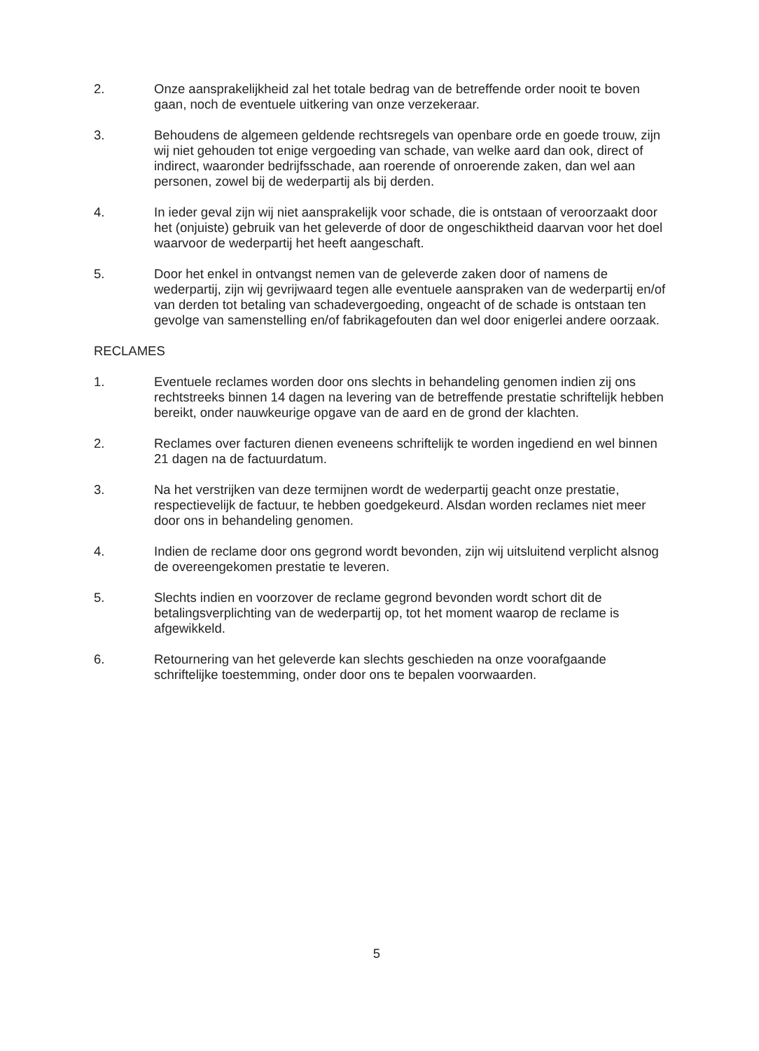2. Onze aansprakelijkheid zal het totale bedrag van de betreffende order nooit te boven gaan, noch de eventuele uitkering van onze verzekeraar.
3. Behoudens de algemeen geldende rechtsregels van openbare orde en goede trouw, zijn wij niet gehouden tot enige vergoeding van schade, van welke aard dan ook, direct of indirect, waaronder bedrijfsschade, aan roerende of onroerende zaken, dan wel aan personen, zowel bij de wederpartij als bij derden.
4. In ieder geval zijn wij niet aansprakelijk voor schade, die is ontstaan of veroorzaakt door het (onjuiste) gebruik van het geleverde of door de ongeschiktheid daarvan voor het doel waarvoor de wederpartij het heeft aangeschaft.
5. Door het enkel in ontvangst nemen van de geleverde zaken door of namens de wederpartij, zijn wij gevrijwaard tegen alle eventuele aanspraken van de wederpartij en/of van derden tot betaling van schadevergoeding, ongeacht of de schade is ontstaan ten gevolge van samenstelling en/of fabrikagefouten dan wel door enigerlei andere oorzaak.
RECLAMES
1. Eventuele reclames worden door ons slechts in behandeling genomen indien zij ons rechtstreeks binnen 14 dagen na levering van de betreffende prestatie schriftelijk hebben bereikt, onder nauwkeurige opgave van de aard en de grond der klachten.
2. Reclames over facturen dienen eveneens schriftelijk te worden ingediend en wel binnen 21 dagen na de factuurdatum.
3. Na het verstrijken van deze termijnen wordt de wederpartij geacht onze prestatie, respectievelijk de factuur, te hebben goedgekeurd. Alsdan worden reclames niet meer door ons in behandeling genomen.
4. Indien de reclame door ons gegrond wordt bevonden, zijn wij uitsluitend verplicht alsnog de overeengekomen prestatie te leveren.
5. Slechts indien en voorzover de reclame gegrond bevonden wordt schort dit de betalingsverplichting van de wederpartij op, tot het moment waarop de reclame is afgewikkeld.
6. Retournering van het geleverde kan slechts geschieden na onze voorafgaande schriftelijke toestemming, onder door ons te bepalen voorwaarden.
5